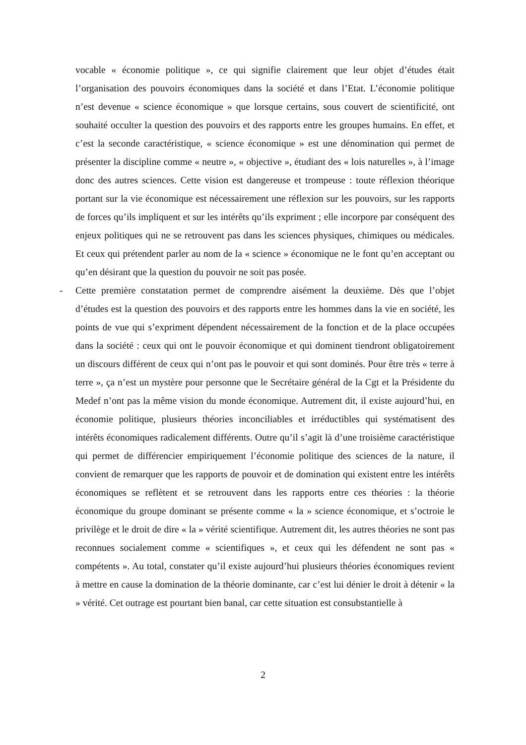vocable « économie politique », ce qui signifie clairement que leur objet d’études était l’organisation des pouvoirs économiques dans la société et dans l’Etat. L’économie politique n’est devenue « science économique » que lorsque certains, sous couvert de scientificité, ont souhaité occulter la question des pouvoirs et des rapports entre les groupes humains. En effet, et c’est la seconde caractéristique, « science économique » est une dénomination qui permet de présenter la discipline comme « neutre », « objective », étudiant des « lois naturelles », à l’image donc des autres sciences. Cette vision est dangereuse et trompeuse : toute réflexion théorique portant sur la vie économique est nécessairement une réflexion sur les pouvoirs, sur les rapports de forces qu’ils impliquent et sur les intérêts qu’ils expriment ; elle incorpore par conséquent des enjeux politiques qui ne se retrouvent pas dans les sciences physiques, chimiques ou médicales. Et ceux qui prétendent parler au nom de la « science » économique ne le font qu’en acceptant ou qu’en désirant que la question du pouvoir ne soit pas posée.
- Cette première constatation permet de comprendre aisément la deuxième. Dès que l’objet d’études est la question des pouvoirs et des rapports entre les hommes dans la vie en société, les points de vue qui s’expriment dépendent nécessairement de la fonction et de la place occupées dans la société : ceux qui ont le pouvoir économique et qui dominent tiendront obligatoirement un discours différent de ceux qui n’ont pas le pouvoir et qui sont dominés. Pour être très « terre à terre », ça n’est un mystère pour personne que le Secrétaire général de la Cgt et la Présidente du Medef n’ont pas la même vision du monde économique. Autrement dit, il existe aujourd’hui, en économie politique, plusieurs théories inconciliables et irréductibles qui systématisent des intérêts économiques radicalement différents. Outre qu’il s’agit là d’une troisième caractéristique qui permet de différencier empiriquement l’économie politique des sciences de la nature, il convient de remarquer que les rapports de pouvoir et de domination qui existent entre les intérêts économiques se reflètent et se retrouvent dans les rapports entre ces théories : la théorie économique du groupe dominant se présente comme « la » science économique, et s’octroie le privilège et le droit de dire « la » vérité scientifique. Autrement dit, les autres théories ne sont pas reconnues socialement comme « scientifiques », et ceux qui les défendent ne sont pas « compétents ». Au total, constater qu’il existe aujourd’hui plusieurs théories économiques revient à mettre en cause la domination de la théorie dominante, car c’est lui dénier le droit à détenir « la » vérité. Cet outrage est pourtant bien banal, car cette situation est consubstantielle à
2